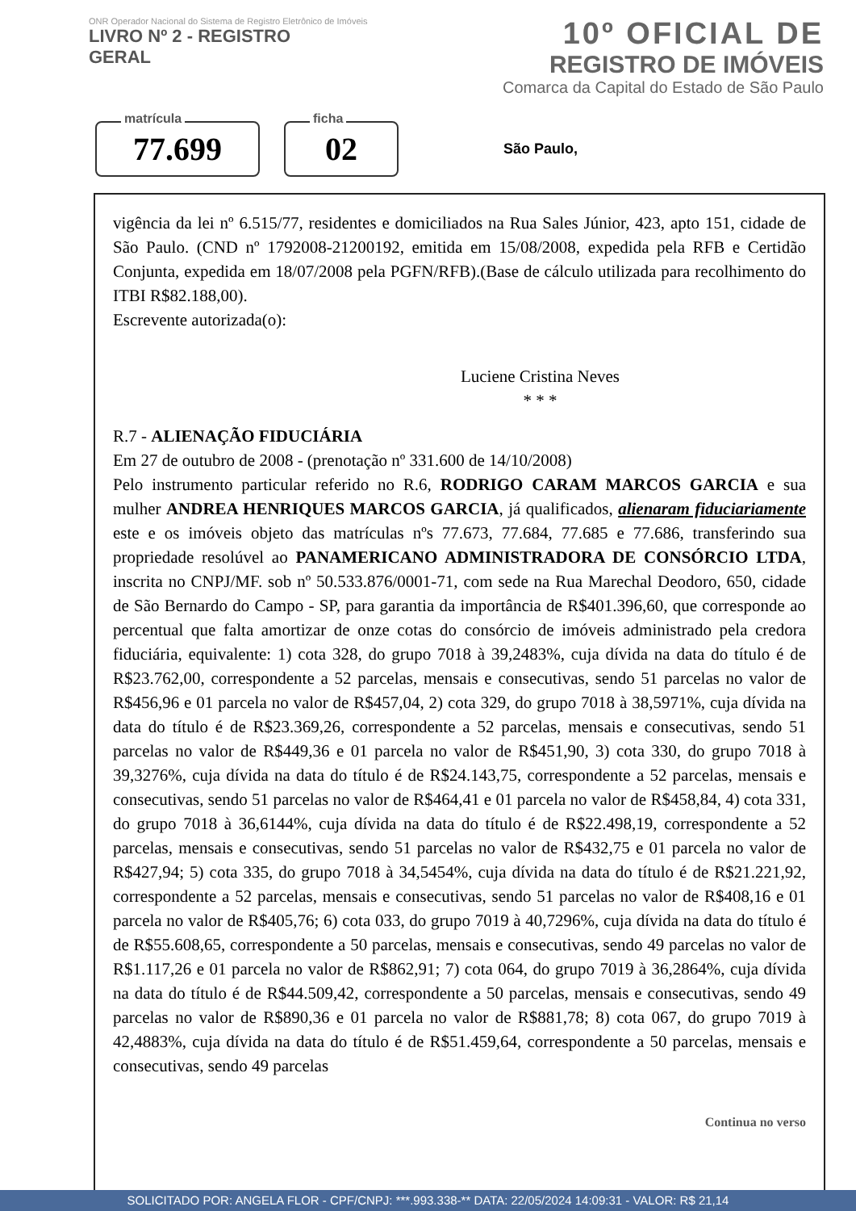ONR Operador Nacional do Sistema de Registro Eletrônico de Imóveis
LIVRO Nº 2 - REGISTRO
GERAL
10º OFICIAL DE
REGISTRO DE IMÓVEIS
Comarca da Capital do Estado de São Paulo
matrícula
77.699
ficha
02
São Paulo,
vigência da lei nº 6.515/77, residentes e domiciliados na Rua Sales Júnior, 423, apto 151, cidade de São Paulo. (CND nº 1792008-21200192, emitida em 15/08/2008, expedida pela RFB e Certidão Conjunta, expedida em 18/07/2008 pela PGFN/RFB).(Base de cálculo utilizada para recolhimento do ITBI R$82.188,00).
Escrevente autorizada(o):
Luciene Cristina Neves
* * *
R.7 - ALIENAÇÃO FIDUCIÁRIA
Em 27 de outubro de 2008 - (prenotação nº 331.600 de 14/10/2008)
Pelo instrumento particular referido no R.6, RODRIGO CARAM MARCOS GARCIA e sua mulher ANDREA HENRIQUES MARCOS GARCIA, já qualificados, alienaram fiduciariamente este e os imóveis objeto das matrículas nºs 77.673, 77.684, 77.685 e 77.686, transferindo sua propriedade resolúvel ao PANAMERICANO ADMINISTRADORA DE CONSÓRCIO LTDA, inscrita no CNPJ/MF. sob nº 50.533.876/0001-71, com sede na Rua Marechal Deodoro, 650, cidade de São Bernardo do Campo - SP, para garantia da importância de R$401.396,60, que corresponde ao percentual que falta amortizar de onze cotas do consórcio de imóveis administrado pela credora fiduciária, equivalente: 1) cota 328, do grupo 7018 à 39,2483%, cuja dívida na data do título é de R$23.762,00, correspondente a 52 parcelas, mensais e consecutivas, sendo 51 parcelas no valor de R$456,96 e 01 parcela no valor de R$457,04, 2) cota 329, do grupo 7018 à 38,5971%, cuja dívida na data do título é de R$23.369,26, correspondente a 52 parcelas, mensais e consecutivas, sendo 51 parcelas no valor de R$449,36 e 01 parcela no valor de R$451,90, 3) cota 330, do grupo 7018 à 39,3276%, cuja dívida na data do título é de R$24.143,75, correspondente a 52 parcelas, mensais e consecutivas, sendo 51 parcelas no valor de R$464,41 e 01 parcela no valor de R$458,84, 4) cota 331, do grupo 7018 à 36,6144%, cuja dívida na data do título é de R$22.498,19, correspondente a 52 parcelas, mensais e consecutivas, sendo 51 parcelas no valor de R$432,75 e 01 parcela no valor de R$427,94; 5) cota 335, do grupo 7018 à 34,5454%, cuja dívida na data do título é de R$21.221,92, correspondente a 52 parcelas, mensais e consecutivas, sendo 51 parcelas no valor de R$408,16 e 01 parcela no valor de R$405,76; 6) cota 033, do grupo 7019 à 40,7296%, cuja dívida na data do título é de R$55.608,65, correspondente a 50 parcelas, mensais e consecutivas, sendo 49 parcelas no valor de R$1.117,26 e 01 parcela no valor de R$862,91; 7) cota 064, do grupo 7019 à 36,2864%, cuja dívida na data do título é de R$44.509,42, correspondente a 50 parcelas, mensais e consecutivas, sendo 49 parcelas no valor de R$890,36 e 01 parcela no valor de R$881,78; 8) cota 067, do grupo 7019 à 42,4883%, cuja dívida na data do título é de R$51.459,64, correspondente a 50 parcelas, mensais e consecutivas, sendo 49 parcelas
Continua no verso
SOLICITADO POR: ANGELA FLOR - CPF/CNPJ: ***.993.338-** DATA: 22/05/2024 14:09:31 - VALOR: R$ 21,14